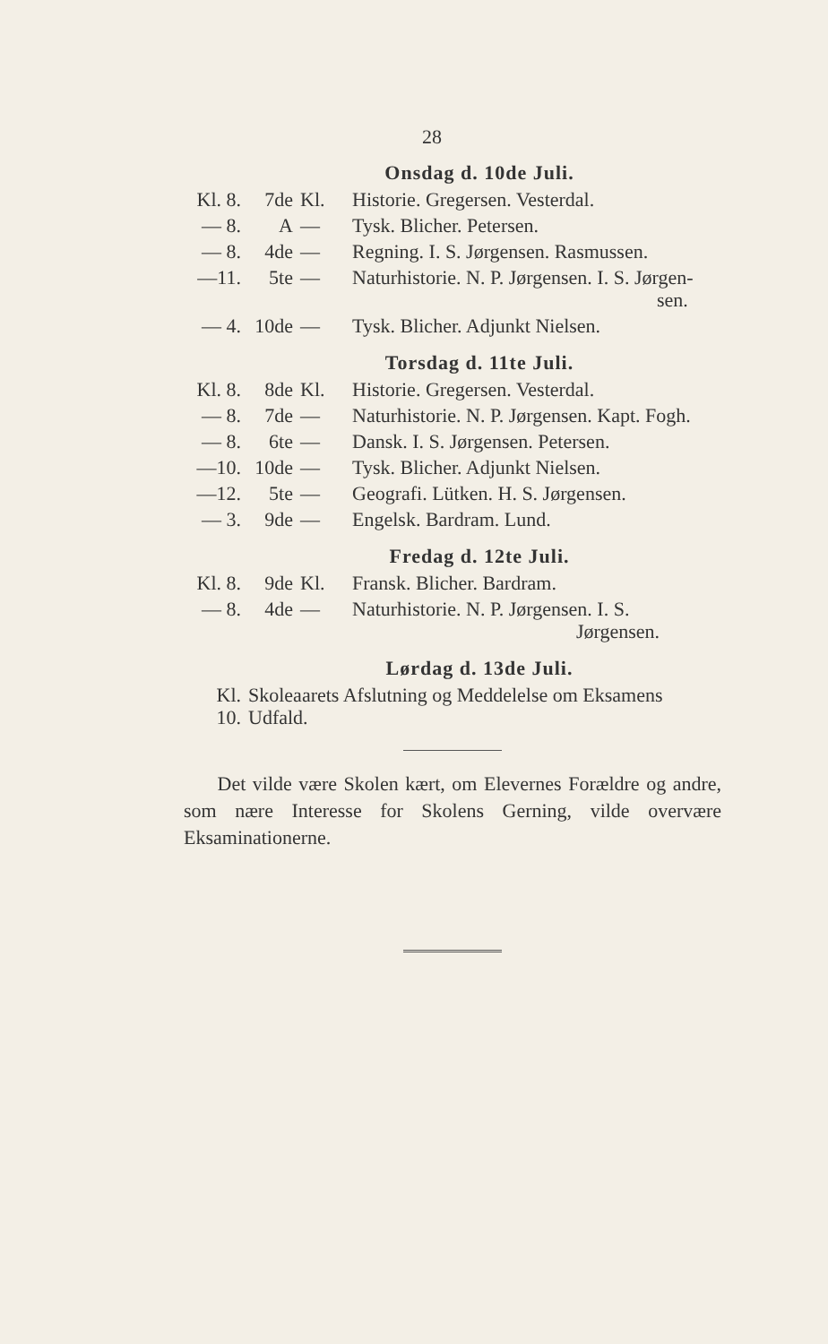28
Onsdag d. 10de Juli.
| Kl. 8. | 7de | Kl. | Historie. Gregersen. Vesterdal. |
| — 8. | A | — | Tysk. Blicher. Petersen. |
| — 8. | 4de | — | Regning. I. S. Jørgensen. Rasmussen. |
| —11. | 5te | — | Naturhistorie. N. P. Jørgensen. I. S. Jørgen- sen. |
| — 4. | 10de | — | Tysk. Blicher. Adjunkt Nielsen. |
Torsdag d. 11te Juli.
| Kl. 8. | 8de | Kl. | Historie. Gregersen. Vesterdal. |
| — 8. | 7de | — | Naturhistorie. N. P. Jørgensen. Kapt. Fogh. |
| — 8. | 6te | — | Dansk. I. S. Jørgensen. Petersen. |
| —10. | 10de | — | Tysk. Blicher. Adjunkt Nielsen. |
| —12. | 5te | — | Geografi. Lütken. H. S. Jørgensen. |
| — 3. | 9de | — | Engelsk. Bardram. Lund. |
Fredag d. 12te Juli.
| Kl. 8. | 9de | Kl. | Fransk. Blicher. Bardram. |
| — 8. | 4de | — | Naturhistorie. N. P. Jørgensen. I. S. Jørgensen. |
Lørdag d. 13de Juli.
| Kl. 10. | Skoleaarets Afslutning og Meddelelse om Eksamens Udfald. |
Det vilde være Skolen kært, om Elevernes Forældre og andre, som nære Interesse for Skolens Gerning, vilde overvære Eksaminationerne.